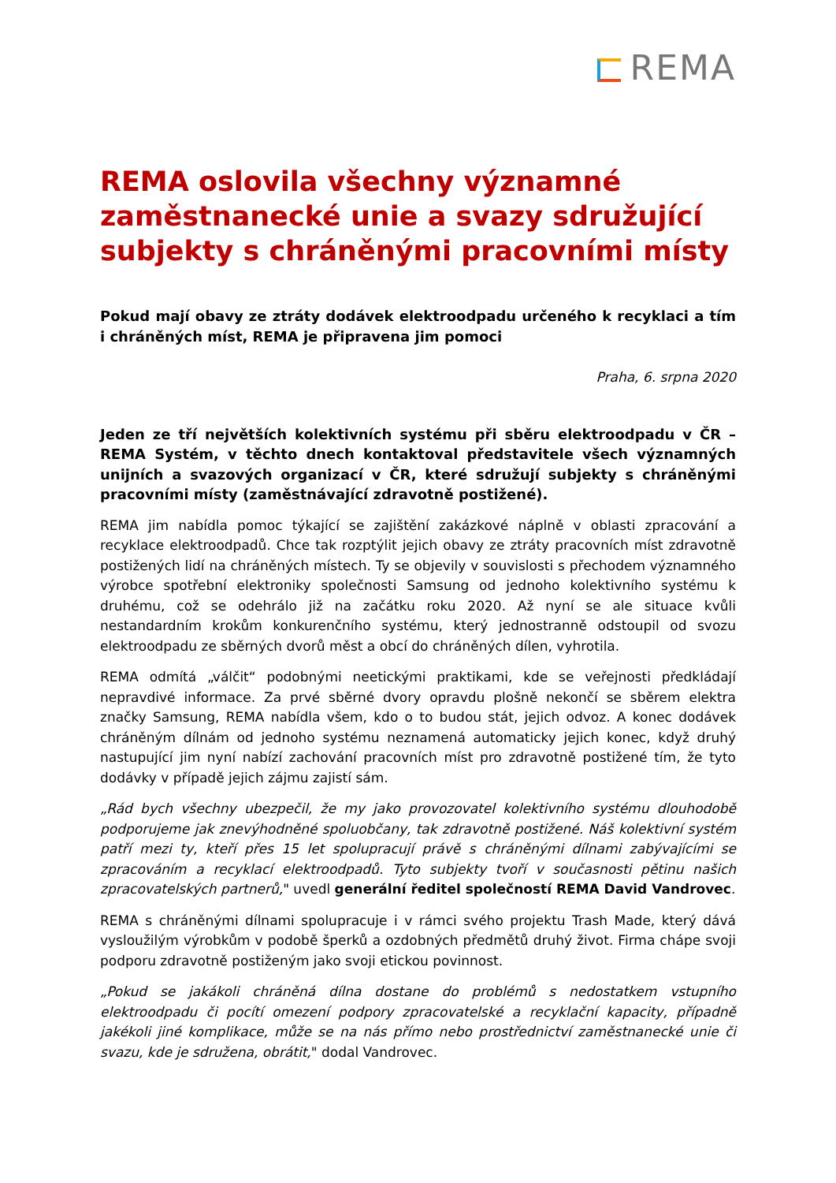REMA
REMA oslovila všechny významné zaměstnanecké unie a svazy sdružující subjekty s chráněnými pracovními místy
Pokud mají obavy ze ztráty dodávek elektroodpadu určeného k recyklaci a tím i chráněných míst, REMA je připravena jim pomoci
Praha, 6. srpna 2020
Jeden ze tří největších kolektivních systému při sběru elektroodpadu v ČR – REMA Systém, v těchto dnech kontaktoval představitele všech významných unijních a svazových organizací v ČR, které sdružují subjekty s chráněnými pracovními místy (zaměstnávající zdravotně postižené).
REMA jim nabídla pomoc týkající se zajištění zakázkové náplně v oblasti zpracování a recyklace elektroodpadů. Chce tak rozptýlit jejich obavy ze ztráty pracovních míst zdravotně postižených lidí na chráněných místech. Ty se objevily v souvislosti s přechodem významného výrobce spotřební elektroniky společnosti Samsung od jednoho kolektivního systému k druhému, což se odehrálo již na začátku roku 2020. Až nyní se ale situace kvůli nestandardním krokům konkurenčního systému, který jednostranně odstoupil od svozu elektroodpadu ze sběrných dvorů měst a obcí do chráněných dílen, vyhrotila.
REMA odmítá „válčit“ podobnými neetickými praktikami, kde se veřejnosti předkládají nepravdivé informace. Za prvé sběrné dvory opravdu plošně nekončí se sběrem elektra značky Samsung, REMA nabídla všem, kdo o to budou stát, jejich odvoz. A konec dodávek chráněným dílnám od jednoho systému neznamená automaticky jejich konec, když druhý nastupující jim nyní nabízí zachování pracovních míst pro zdravotně postižené tím, že tyto dodávky v případě jejich zájmu zajistí sám.
„Rád bych všechny ubezpečil, že my jako provozovatel kolektivního systému dlouhodobě podporujeme jak znevýhodněné spoluobčany, tak zdravotně postižené. Náš kolektivní systém patří mezi ty, kteří přes 15 let spolupracují právě s chráněnými dílnami zabývajícími se zpracováním a recyklací elektroodpadů. Tyto subjekty tvoří v současnosti pětinu našich zpracovatelských partnerů," uvedl generální ředitel společností REMA David Vandrovec.
REMA s chráněnými dílnami spolupracuje i v rámci svého projektu Trash Made, který dává vysloužilým výrobkům v podobě šperků a ozdobných předmětů druhý život. Firma chápe svoji podporu zdravotně postiženým jako svoji etickou povinnost.
„Pokud se jakákoli chráněná dílna dostane do problémů s nedostatkem vstupního elektroodpadu či pocítí omezení podpory zpracovatelské a recyklační kapacity, případně jakékoli jiné komplikace, může se na nás přímo nebo prostřednictví zaměstnanecké unie či svazu, kde je sdružena, obrátit," dodal Vandrovec.